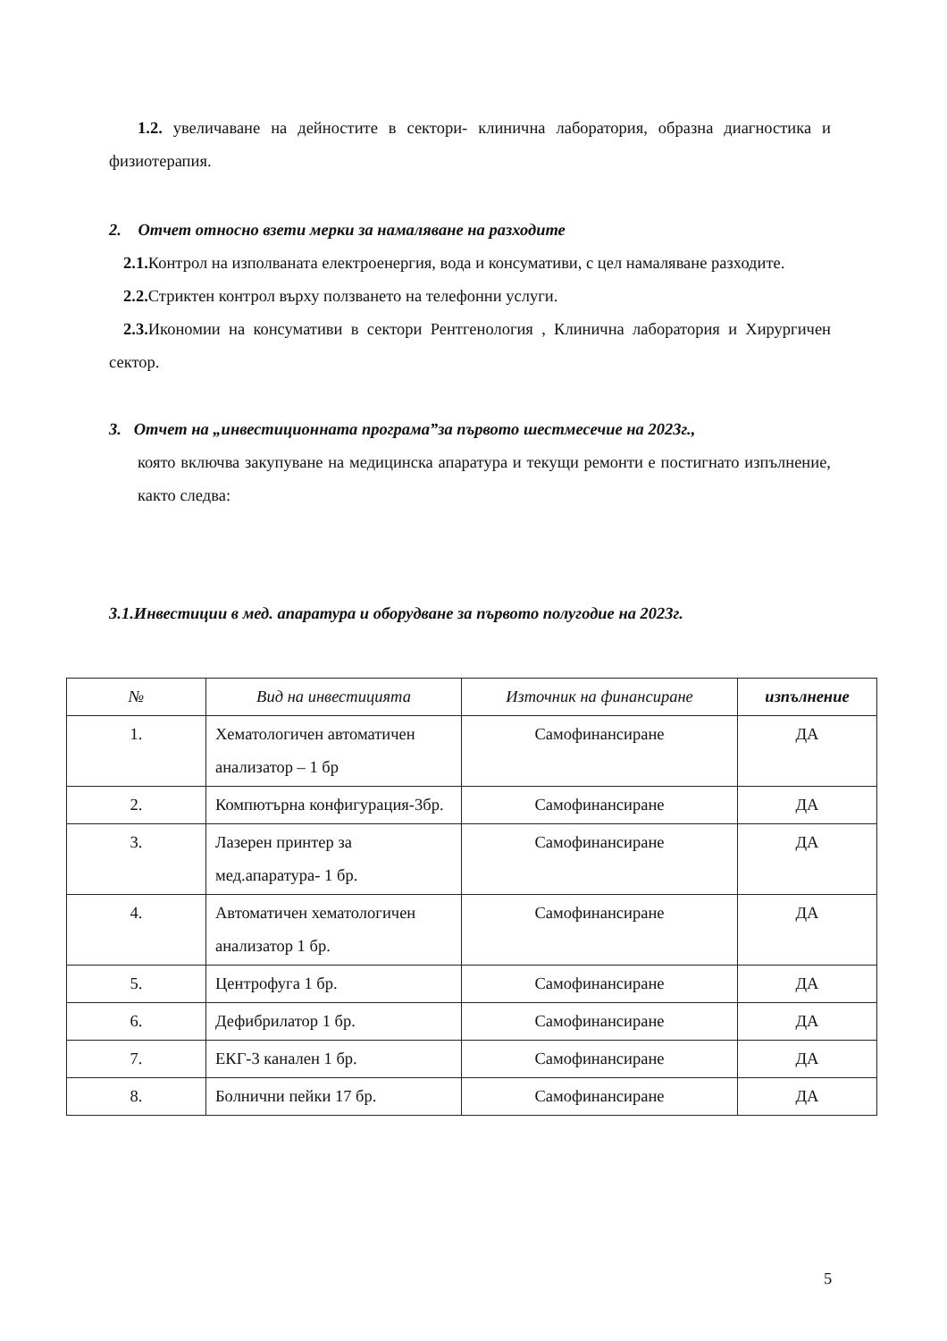1.2. увеличаване на дейностите в сектори- клинична лаборатория, образна диагностика и физиотерапия.
2. Отчет относно взети мерки за намаляване на разходите
2.1. Контрол на изполваната електроенергия, вода и консумативи, с цел намаляване разходите.
2.2. Стриктен контрол върху ползването на телефонни услуги.
2.3. Икономии на консумативи в сектори Рентгенология , Клинична лаборатория и Хирургичен сектор.
3. Отчет на „инвестиционната програма”за първото шестмесечие на 2023г.,
която включва закупуване на медицинска апаратура и текущи ремонти е постигнато изпълнение, както следва:
3.1.Инвестиции в мед. апаратура и оборудване за първото полугодие на 2023г.
| № | Вид на инвестицията | Източник на финансиране | изпълнение |
| --- | --- | --- | --- |
| 1. | Хематологичен автоматичен анализатор – 1 бр | Самофинансиране | ДА |
| 2. | Компютърна конфигурация-3бр. | Самофинансиране | ДА |
| 3. | Лазерен принтер за мед.апаратура- 1 бр. | Самофинансиране | ДА |
| 4. | Автоматичен хематологичен анализатор 1 бр. | Самофинансиране | ДА |
| 5. | Центрофуга 1 бр. | Самофинансиране | ДА |
| 6. | Дефибрилатор 1 бр. | Самофинансиране | ДА |
| 7. | ЕКГ-3 канален 1 бр. | Самофинансиране | ДА |
| 8. | Болнични пейки 17 бр. | Самофинансиране | ДА |
5